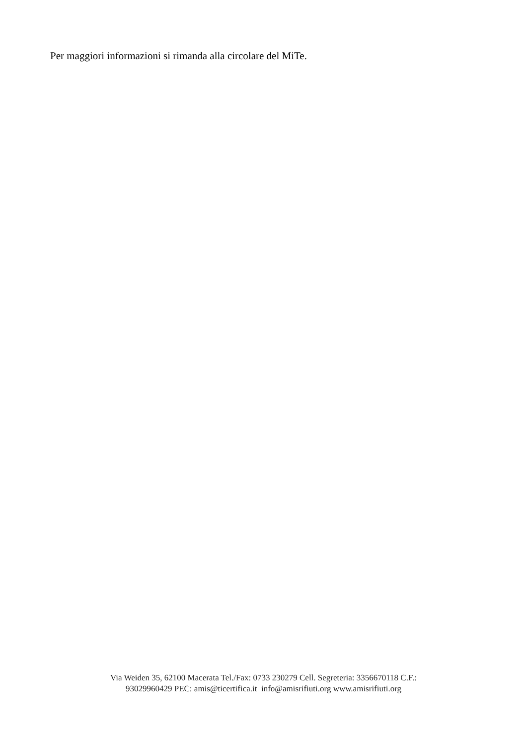Per maggiori informazioni si rimanda alla circolare del MiTe.
Via Weiden 35, 62100 Macerata Tel./Fax: 0733 230279 Cell. Segreteria: 3356670118 C.F.:
93029960429 PEC: amis@ticertifica.it info@amisrifiuti.org www.amisrifiuti.org